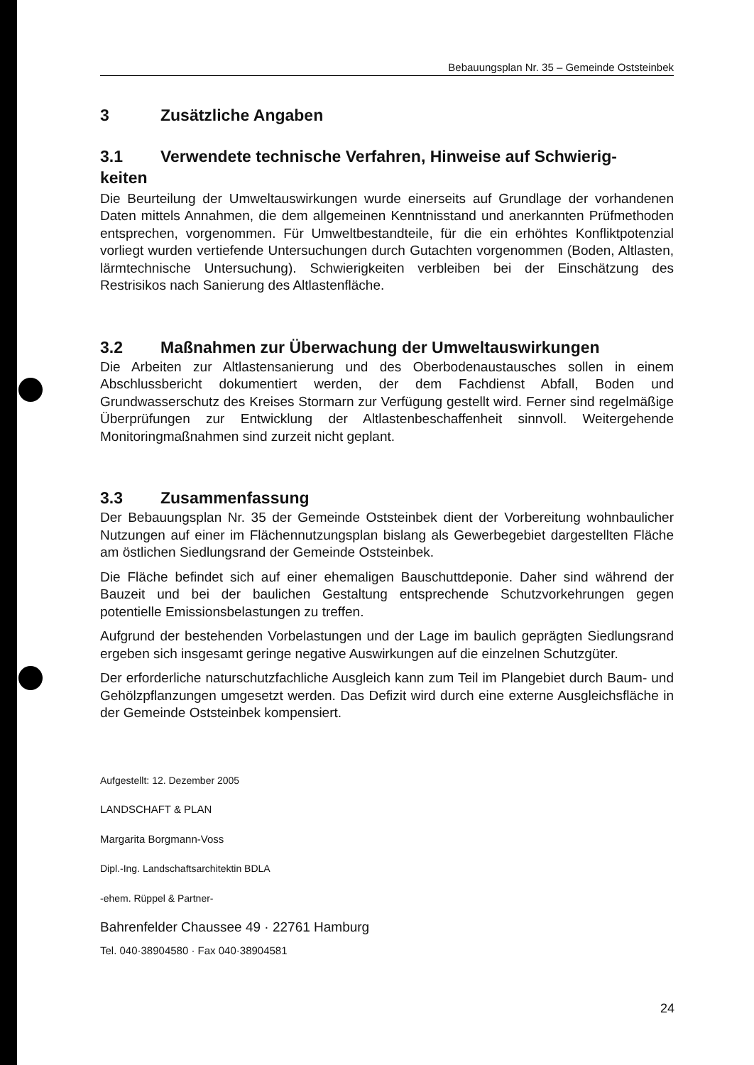Bebauungsplan Nr. 35 – Gemeinde Oststeinbek
3 Zusätzliche Angaben
3.1 Verwendete technische Verfahren, Hinweise auf Schwierig-
keiten
Die Beurteilung der Umweltauswirkungen wurde einerseits auf Grundlage der vorhandenen Daten mittels Annahmen, die dem allgemeinen Kenntnisstand und anerkannten Prüfmethoden entsprechen, vorgenommen. Für Umweltbestandteile, für die ein erhöhtes Konfliktpotenzial vorliegt wurden vertiefende Untersuchungen durch Gutachten vorgenommen (Boden, Altlasten, lärmtechnische Untersuchung). Schwierigkeiten verbleiben bei der Einschätzung des Restrisikos nach Sanierung des Altlastenfläche.
3.2 Maßnahmen zur Überwachung der Umweltauswirkungen
Die Arbeiten zur Altlastensanierung und des Oberbodenaustausches sollen in einem Abschlussbericht dokumentiert werden, der dem Fachdienst Abfall, Boden und Grundwasserschutz des Kreises Stormarn zur Verfügung gestellt wird. Ferner sind regelmäßige Überprüfungen zur Entwicklung der Altlastenbeschaffenheit sinnvoll. Weitergehende Monitoringmaßnahmen sind zurzeit nicht geplant.
3.3 Zusammenfassung
Der Bebauungsplan Nr. 35 der Gemeinde Oststeinbek dient der Vorbereitung wohnbaulicher Nutzungen auf einer im Flächennutzungsplan bislang als Gewerbegebiet dargestellten Fläche am östlichen Siedlungsrand der Gemeinde Oststeinbek.
Die Fläche befindet sich auf einer ehemaligen Bauschuttdeponie. Daher sind während der Bauzeit und bei der baulichen Gestaltung entsprechende Schutzvorkehrungen gegen potentielle Emissionsbelastungen zu treffen.
Aufgrund der bestehenden Vorbelastungen und der Lage im baulich geprägten Siedlungsrand ergeben sich insgesamt geringe negative Auswirkungen auf die einzelnen Schutzgüter.
Der erforderliche naturschutzfachliche Ausgleich kann zum Teil im Plangebiet durch Baum- und Gehölzpflanzungen umgesetzt werden. Das Defizit wird durch eine externe Ausgleichsfläche in der Gemeinde Oststeinbek kompensiert.
Aufgestellt: 12. Dezember 2005
LANDSCHAFT & PLAN
Margarita Borgmann-Voss
Dipl.-Ing. Landschaftsarchitektin BDLA
-ehem. Rüppel & Partner-
Bahrenfelder Chaussee 49 · 22761 Hamburg
Tel. 040·38904580 · Fax 040·38904581
24